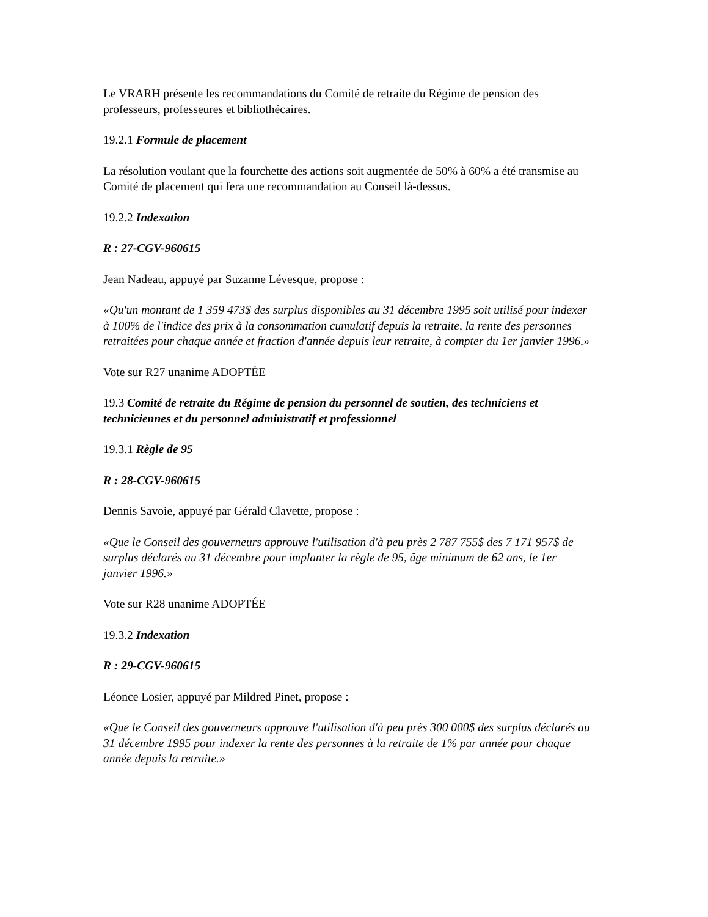Le VRARH présente les recommandations du Comité de retraite du Régime de pension des professeurs, professeures et bibliothécaires.
19.2.1 Formule de placement
La résolution voulant que la fourchette des actions soit augmentée de 50% à 60% a été transmise au Comité de placement qui fera une recommandation au Conseil là-dessus.
19.2.2 Indexation
R : 27-CGV-960615
Jean Nadeau, appuyé par Suzanne Lévesque, propose :
«Qu'un montant de 1 359 473$ des surplus disponibles au 31 décembre 1995 soit utilisé pour indexer à 100% de l'indice des prix à la consommation cumulatif depuis la retraite, la rente des personnes retraitées pour chaque année et fraction d'année depuis leur retraite, à compter du 1er janvier 1996.»
Vote sur R27 unanime ADOPTÉE
19.3 Comité de retraite du Régime de pension du personnel de soutien, des techniciens et techniciennes et du personnel administratif et professionnel
19.3.1 Règle de 95
R : 28-CGV-960615
Dennis Savoie, appuyé par Gérald Clavette, propose :
«Que le Conseil des gouverneurs approuve l'utilisation d'à peu près 2 787 755$ des 7 171 957$ de surplus déclarés au 31 décembre pour implanter la règle de 95, âge minimum de 62 ans, le 1er janvier 1996.»
Vote sur R28 unanime ADOPTÉE
19.3.2 Indexation
R : 29-CGV-960615
Léonce Losier, appuyé par Mildred Pinet, propose :
«Que le Conseil des gouverneurs approuve l'utilisation d'à peu près 300 000$ des surplus déclarés au 31 décembre 1995 pour indexer la rente des personnes à la retraite de 1% par année pour chaque année depuis la retraite.»